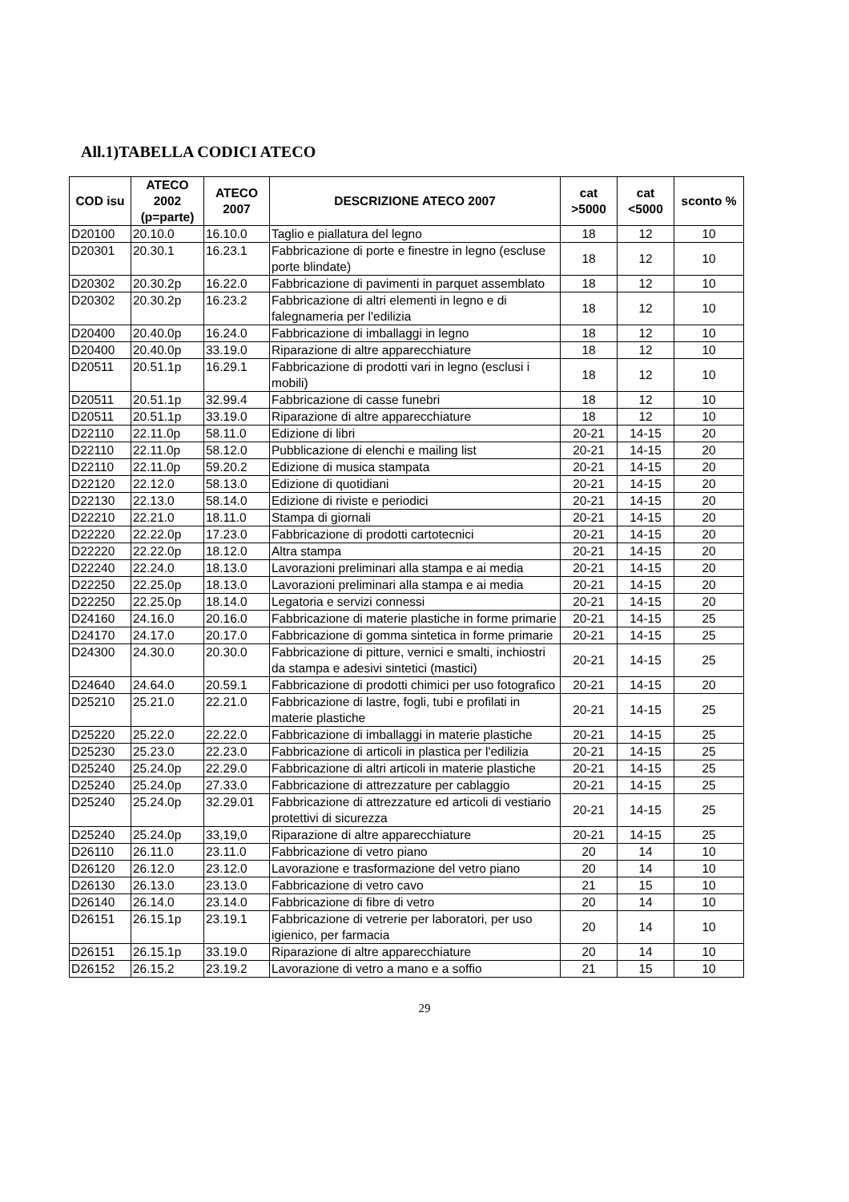All.1)TABELLA CODICI ATECO
| COD isu | ATECO 2002 (p=parte) | ATECO 2007 | DESCRIZIONE ATECO 2007 | cat >5000 | cat <5000 | sconto % |
| --- | --- | --- | --- | --- | --- | --- |
| D20100 | 20.10.0 | 16.10.0 | Taglio e piallatura del legno | 18 | 12 | 10 |
| D20301 | 20.30.1 | 16.23.1 | Fabbricazione di porte e finestre in legno (escluse porte blindate) | 18 | 12 | 10 |
| D20302 | 20.30.2p | 16.22.0 | Fabbricazione di pavimenti in parquet assemblato | 18 | 12 | 10 |
| D20302 | 20.30.2p | 16.23.2 | Fabbricazione di altri elementi in legno e di falegnameria per l'edilizia | 18 | 12 | 10 |
| D20400 | 20.40.0p | 16.24.0 | Fabbricazione di imballaggi in legno | 18 | 12 | 10 |
| D20400 | 20.40.0p | 33.19.0 | Riparazione di altre apparecchiature | 18 | 12 | 10 |
| D20511 | 20.51.1p | 16.29.1 | Fabbricazione di prodotti vari in legno (esclusi i mobili) | 18 | 12 | 10 |
| D20511 | 20.51.1p | 32.99.4 | Fabbricazione di casse funebri | 18 | 12 | 10 |
| D20511 | 20.51.1p | 33.19.0 | Riparazione di altre apparecchiature | 18 | 12 | 10 |
| D22110 | 22.11.0p | 58.11.0 | Edizione di libri | 20-21 | 14-15 | 20 |
| D22110 | 22.11.0p | 58.12.0 | Pubblicazione di elenchi e mailing list | 20-21 | 14-15 | 20 |
| D22110 | 22.11.0p | 59.20.2 | Edizione di musica stampata | 20-21 | 14-15 | 20 |
| D22120 | 22.12.0 | 58.13.0 | Edizione di quotidiani | 20-21 | 14-15 | 20 |
| D22130 | 22.13.0 | 58.14.0 | Edizione di riviste e periodici | 20-21 | 14-15 | 20 |
| D22210 | 22.21.0 | 18.11.0 | Stampa di giornali | 20-21 | 14-15 | 20 |
| D22220 | 22.22.0p | 17.23.0 | Fabbricazione di prodotti cartotecnici | 20-21 | 14-15 | 20 |
| D22220 | 22.22.0p | 18.12.0 | Altra stampa | 20-21 | 14-15 | 20 |
| D22240 | 22.24.0 | 18.13.0 | Lavorazioni preliminari alla stampa e ai media | 20-21 | 14-15 | 20 |
| D22250 | 22.25.0p | 18.13.0 | Lavorazioni preliminari alla stampa e ai media | 20-21 | 14-15 | 20 |
| D22250 | 22.25.0p | 18.14.0 | Legatoria e servizi connessi | 20-21 | 14-15 | 20 |
| D24160 | 24.16.0 | 20.16.0 | Fabbricazione di materie plastiche in forme primarie | 20-21 | 14-15 | 25 |
| D24170 | 24.17.0 | 20.17.0 | Fabbricazione di gomma sintetica in forme primarie | 20-21 | 14-15 | 25 |
| D24300 | 24.30.0 | 20.30.0 | Fabbricazione di pitture, vernici e smalti, inchiostri da stampa e adesivi sintetici (mastici) | 20-21 | 14-15 | 25 |
| D24640 | 24.64.0 | 20.59.1 | Fabbricazione di prodotti chimici per uso fotografico | 20-21 | 14-15 | 20 |
| D25210 | 25.21.0 | 22.21.0 | Fabbricazione di lastre, fogli, tubi e profilati in materie plastiche | 20-21 | 14-15 | 25 |
| D25220 | 25.22.0 | 22.22.0 | Fabbricazione di imballaggi in materie plastiche | 20-21 | 14-15 | 25 |
| D25230 | 25.23.0 | 22.23.0 | Fabbricazione di articoli in plastica per l'edilizia | 20-21 | 14-15 | 25 |
| D25240 | 25.24.0p | 22.29.0 | Fabbricazione di altri articoli in materie plastiche | 20-21 | 14-15 | 25 |
| D25240 | 25.24.0p | 27.33.0 | Fabbricazione di attrezzature per cablaggio | 20-21 | 14-15 | 25 |
| D25240 | 25.24.0p | 32.29.01 | Fabbricazione di attrezzature ed articoli di vestiario protettivi di sicurezza | 20-21 | 14-15 | 25 |
| D25240 | 25.24.0p | 33,19,0 | Riparazione di altre apparecchiature | 20-21 | 14-15 | 25 |
| D26110 | 26.11.0 | 23.11.0 | Fabbricazione di vetro piano | 20 | 14 | 10 |
| D26120 | 26.12.0 | 23.12.0 | Lavorazione e trasformazione del vetro piano | 20 | 14 | 10 |
| D26130 | 26.13.0 | 23.13.0 | Fabbricazione di vetro cavo | 21 | 15 | 10 |
| D26140 | 26.14.0 | 23.14.0 | Fabbricazione di fibre di vetro | 20 | 14 | 10 |
| D26151 | 26.15.1p | 23.19.1 | Fabbricazione di vetrerie per laboratori, per uso igienico, per farmacia | 20 | 14 | 10 |
| D26151 | 26.15.1p | 33.19.0 | Riparazione di altre apparecchiature | 20 | 14 | 10 |
| D26152 | 26.15.2 | 23.19.2 | Lavorazione di vetro a mano e a soffio | 21 | 15 | 10 |
29